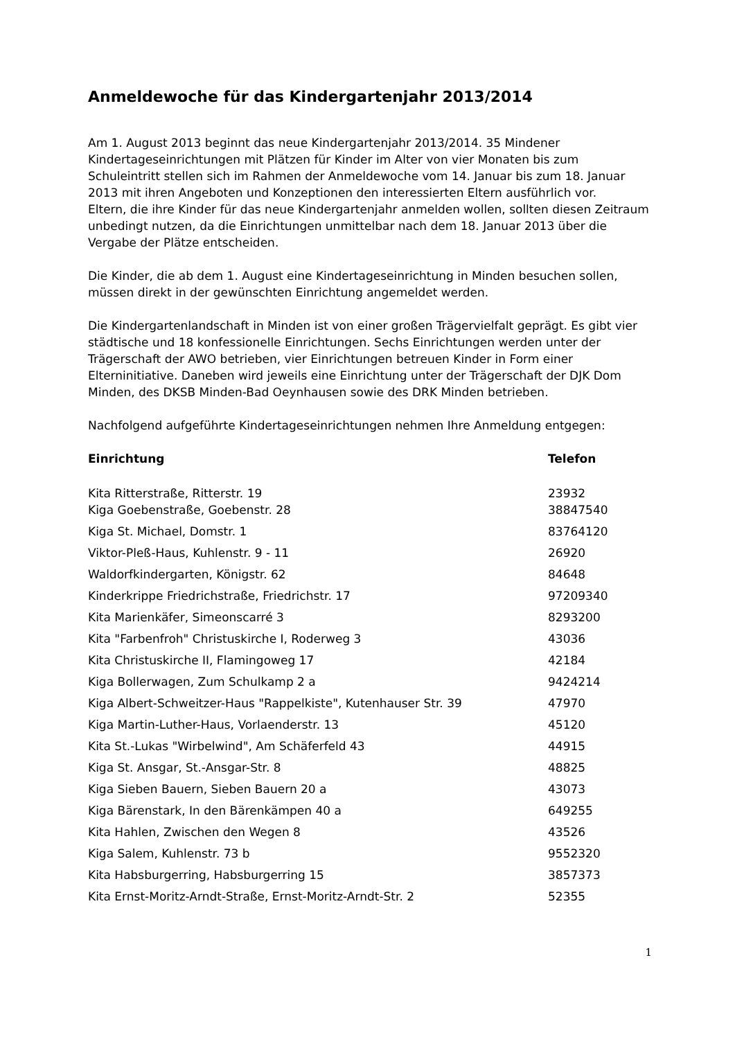Anmeldewoche für das Kindergartenjahr 2013/2014
Am 1. August 2013 beginnt das neue Kindergartenjahr 2013/2014. 35 Mindener Kindertageseinrichtungen mit Plätzen für Kinder im Alter von vier Monaten bis zum Schuleintritt stellen sich im Rahmen der Anmeldewoche vom 14. Januar bis zum 18. Januar 2013 mit ihren Angeboten und Konzeptionen den interessierten Eltern ausführlich vor.
Eltern, die ihre Kinder für das neue Kindergartenjahr anmelden wollen, sollten diesen Zeitraum unbedingt nutzen, da die Einrichtungen unmittelbar nach dem 18. Januar 2013 über die Vergabe der Plätze entscheiden.
Die Kinder, die ab dem 1. August eine Kindertageseinrichtung in Minden besuchen sollen, müssen direkt in der gewünschten Einrichtung angemeldet werden.
Die Kindergartenlandschaft in Minden ist von einer großen Trägervielfalt geprägt. Es gibt vier städtische und 18 konfessionelle Einrichtungen. Sechs Einrichtungen werden unter der Trägerschaft der AWO betrieben, vier Einrichtungen betreuen Kinder in Form einer Elterninitiative. Daneben wird jeweils eine Einrichtung unter der Trägerschaft der DJK Dom Minden, des DKSB Minden-Bad Oeynhausen sowie des DRK Minden betrieben.
Nachfolgend aufgeführte Kindertageseinrichtungen nehmen Ihre Anmeldung entgegen:
| Einrichtung | Telefon |
| --- | --- |
| Kita Ritterstraße, Ritterstr. 19 | 23932 |
| Kiga Goebenstraße, Goebenstr. 28 | 38847540 |
| Kiga St. Michael, Domstr. 1 | 83764120 |
| Viktor-Pleß-Haus, Kuhlenstr. 9 - 11 | 26920 |
| Waldorfkindergarten, Königstr. 62 | 84648 |
| Kinderkrippe Friedrichstraße, Friedrichstr. 17 | 97209340 |
| Kita Marienkäfer, Simeonscarré 3 | 8293200 |
| Kita "Farbenfroh" Christuskirche I, Roderweg 3 | 43036 |
| Kita Christuskirche II, Flamingoweg 17 | 42184 |
| Kiga Bollerwagen, Zum Schulkamp 2 a | 9424214 |
| Kiga Albert-Schweitzer-Haus "Rappelkiste", Kutenhauser Str. 39 | 47970 |
| Kiga Martin-Luther-Haus, Vorlaenderstr. 13 | 45120 |
| Kita St.-Lukas "Wirbelwind", Am Schäferfeld 43 | 44915 |
| Kiga St. Ansgar, St.-Ansgar-Str. 8 | 48825 |
| Kiga Sieben Bauern, Sieben Bauern 20 a | 43073 |
| Kiga Bärenstark, In den Bärenkämpen 40 a | 649255 |
| Kita Hahlen, Zwischen den Wegen 8 | 43526 |
| Kiga Salem, Kuhlenstr. 73 b | 9552320 |
| Kita Habsburgerring, Habsburgerring 15 | 3857373 |
| Kita Ernst-Moritz-Arndt-Straße, Ernst-Moritz-Arndt-Str. 2 | 52355 |
1